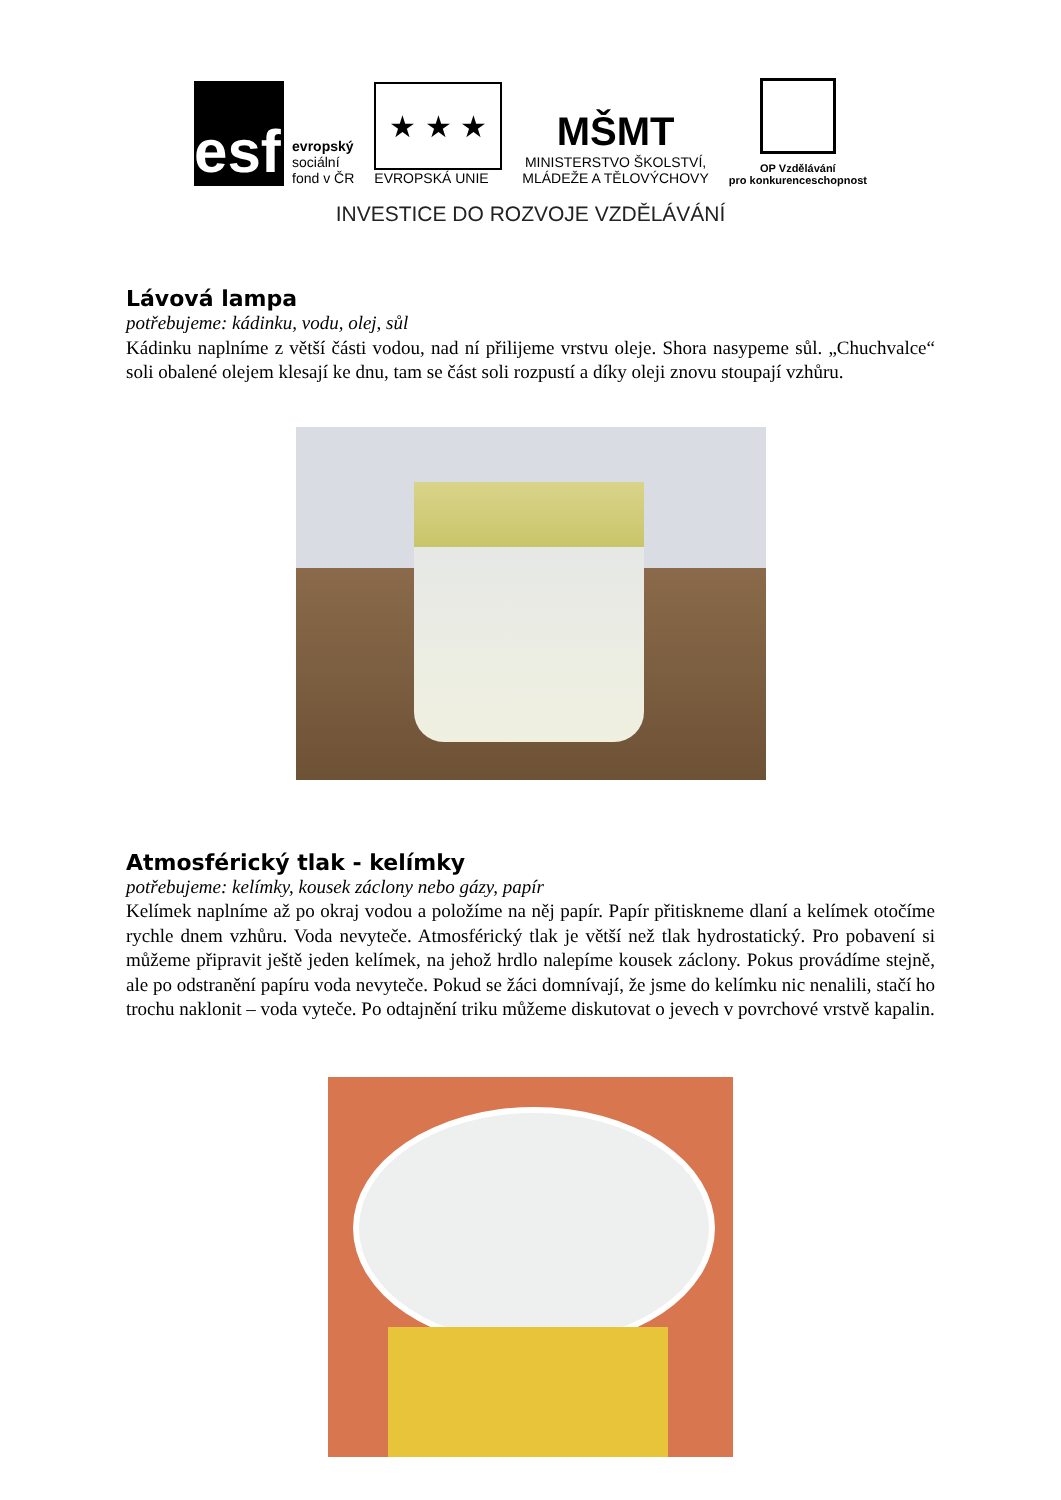esf
evropský
sociální
fond v ČR
★ ★ ★
EVROPSKÁ UNIE
MŠMT
MINISTERSTVO ŠKOLSTVÍ,
MLÁDEŽE A TĚLOVÝCHOVY
OP Vzdělávání
pro konkurenceschopnost
INVESTICE DO ROZVOJE VZDĚLÁVÁNÍ
Lávová lampa
potřebujeme: kádinku, vodu, olej, sůl
Kádinku naplníme z větší části vodou, nad ní přilijeme vrstvu oleje. Shora nasypeme sůl. „Chuchvalce“ soli obalené olejem klesají ke dnu, tam se část soli rozpustí a díky oleji znovu stoupají vzhůru.
Atmosférický tlak - kelímky
potřebujeme: kelímky, kousek záclony nebo gázy, papír
Kelímek naplníme až po okraj vodou a položíme na něj papír. Papír přitiskneme dlaní a kelímek otočíme rychle dnem vzhůru. Voda nevyteče. Atmosférický tlak je větší než tlak hydrostatický. Pro pobavení si můžeme připravit ještě jeden kelímek, na jehož hrdlo nalepíme kousek záclony. Pokus provádíme stejně, ale po odstranění papíru voda nevyteče. Pokud se žáci domnívají, že jsme do kelímku nic nenalili, stačí ho trochu naklonit – voda vyteče. Po odtajnění triku můžeme diskutovat o jevech v povrchové vrstvě kapalin.